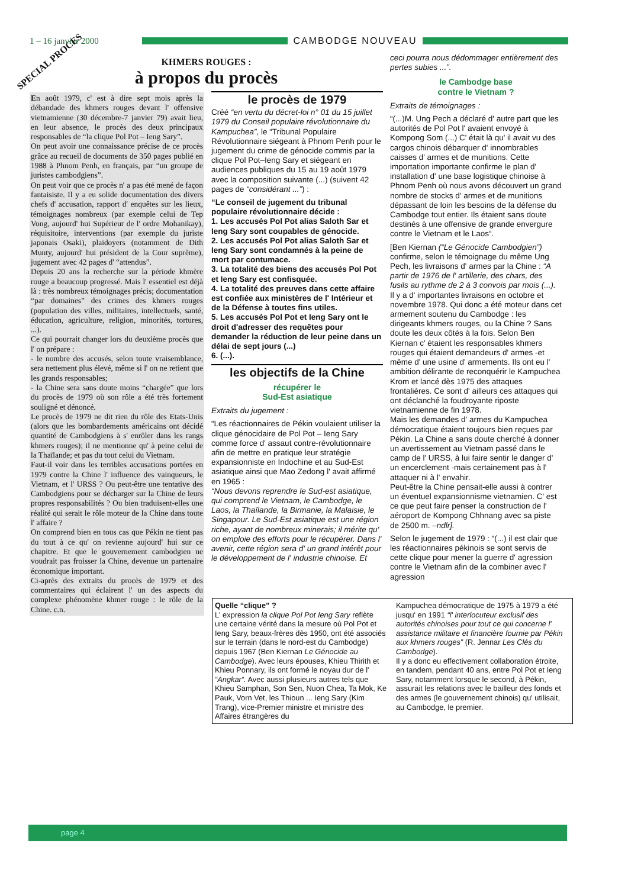1 – 16 janvier 2000 CAMBODGE NOUVEAU
SPECIAL PROCES
KHMERS ROUGES :
à propos du procès
En août 1979, c' est à dire sept mois après la débandade des khmers rouges devant l' offensive vietnamienne (30 décembre-7 janvier 79) avait lieu, en leur absence, le procès des deux principaux responsables de “la clique Pol Pot – Ieng Sary”.
On peut avoir une connaissance précise de ce procès grâce au recueil de documents de 350 pages publié en 1988 à Phnom Penh, en français, par “un groupe de juristes cambodgiens”.
On peut voir que ce procès n' a pas été mené de façon fantaisiste. Il y a eu solide documentation des divers chefs d' accusation, rapport d' enquêtes sur les lieux, témoignages nombreux (par exemple celui de Tep Vong, aujourd' hui Supérieur de l' ordre Mohanikay), réquisitoire, interventions (par exemple du juriste japonais Osaki), plaidoyers (notamment de Dith Munty, aujourd' hui président de la Cour suprême), jugement avec 42 pages d' “attendus”.
Depuis 20 ans la recherche sur la période khmère rouge a beaucoup progressé. Mais l' essentiel est déjà là : très nombreux témoignages précis; documentation “par domaines” des crimes des khmers rouges (population des villes, militaires, intellectuels, santé, éducation, agriculture, religion, minorités, tortures, ...).
Ce qui pourrait changer lors du deuxième procès que l' on prépare :
- le nombre des accusés, selon toute vraisemblance, sera nettement plus élevé, même si l' on ne retient que les grands responsables;
- la Chine sera sans doute moins “chargée” que lors du procès de 1979 où son rôle a été très fortement souligné et dénoncé.
Le procès de 1979 ne dit rien du rôle des Etats-Unis (alors que les bombardements américains ont décidé quantité de Cambodgiens à s' enrôler dans les rangs khmers rouges); il ne mentionne qu' à peine celui de la Thaïlande; et pas du tout celui du Vietnam.
Faut-il voir dans les terribles accusations portées en 1979 contre la Chine l' influence des vainqueurs, le Vietnam, et l' URSS ? Ou peut-être une tentative des Cambodgiens pour se décharger sur la Chine de leurs propres responsabilités ? Ou bien traduisent-elles une réalité qui serait le rôle moteur de la Chine dans toute l' affaire ?
On comprend bien en tous cas que Pékin ne tient pas du tout à ce qu' on revienne aujourd' hui sur ce chapitre. Et que le gouvernement cambodgien ne voudrait pas froisser la Chine, devenue un partenaire économique important.
Ci-après des extraits du procès de 1979 et des commentaires qui éclairent l' un des aspects du complexe phénomène khmer rouge : le rôle de la Chine. c.n.
le procès de 1979
Créé “en vertu du décret-loi n° 01 du 15 juillet 1979 du Conseil populaire révolutionnaire du Kampuchea”, le “Tribunal Populaire Révolutionnaire siégeant à Phnom Penh pour le jugement du crime de génocide commis par la clique Pol Pot–Ieng Sary et siégeant en audiences publiques du 15 au 19 août 1979 avec la composition suivante (...) (suivent 42 pages de “considérant ...”) :
“Le conseil de jugement du tribunal populaire révolutionnaire décide :
1. Les accusés Pol Pot alias Saloth Sar et Ieng Sary sont coupables de génocide.
2. Les accusés Pol Pot alias Saloth Sar et Ieng Sary sont condamnés à la peine de mort par contumace.
3. La totalité des biens des accusés Pol Pot et Ieng Sary est confisquée.
4. La totalité des preuves dans cette affaire est confiée aux ministères de l' Intérieur et de la Défense à toutes fins utiles.
5. Les accusés Pol Pot et Ieng Sary ont le droit d'adresser des requêtes pour demander la réduction de leur peine dans un délai de sept jours (...)
6. (...).
les objectifs de la Chine
récupérer le
Sud-Est asiatique
Extraits du jugement :
“Les réactionnaires de Pékin voulaient utiliser la clique génocidaire de Pol Pot – Ieng Sary comme force d' assaut contre-révolutionnaire afin de mettre en pratique leur stratégie expansionniste en Indochine et au Sud-Est asiatique ainsi que Mao Zedong l' avait affirmé en 1965 :
“Nous devons reprendre le Sud-est asiatique, qui comprend le Vietnam, le Cambodge, le Laos, la Thaïlande, la Birmanie, la Malaisie, le Singapour. Le Sud-Est asiatique est une région riche, ayant de nombreux minerais; il mérite qu' on emploie des efforts pour le récupérer. Dans l' avenir, cette région sera d' un grand intérêt pour le développement de l' industrie chinoise. Et
ceci pourra nous dédommager entièrement des pertes subies ...”.
le Cambodge base
contre le Vietnam ?
Extraits de témoignages :
“(...)M. Ung Pech a déclaré d' autre part que les autorités de Pol Pot l' avaient envoyé à Kompong Som (...) C' était là qu' il avait vu des cargos chinois débarquer d' innombrables caisses d' armes et de munitions. Cette importation importante confirme le plan d' installation d' une base logistique chinoise à Phnom Penh où nous avons découvert un grand nombre de stocks d' armes et de munitions dépassant de loin les besoins de la défense du Cambodge tout entier. Ils étaient sans doute destinés à une offensive de grande envergure contre le Vietnam et le Laos“.
[Ben Kiernan (“Le Génocide Cambodgien”) confirme, selon le témoignage du même Ung Pech, les livraisons d' armes par la Chine : “A partir de 1976 de l' artillerie, des chars, des fusils au rythme de 2 à 3 convois par mois (...). Il y a d' importantes livraisons en octobre et novembre 1978. Qui donc a été moteur dans cet armement soutenu du Cambodge : les dirigeants khmers rouges, ou la Chine ? Sans doute les deux côtés à la fois. Selon Ben Kiernan c' étaient les responsables khmers rouges qui étaient demandeurs d' armes -et même d' une usine d' armements. Ils ont eu l' ambition délirante de reconquérir le Kampuchea Krom et lancé dès 1975 des attaques frontalières. Ce sont d' ailleurs ces attaques qui ont déclanché la foudroyante riposte vietnamienne de fin 1978.
Mais les demandes d' armes du Kampuchea démocratique étaient toujours bien reçues par Pékin. La Chine a sans doute cherché à donner un avertissement au Vietnam passé dans le camp de l' URSS, à lui faire sentir le danger d' un encerclement -mais certainement pas à l' attaquer ni à l' envahir.
Peut-être la Chine pensait-elle aussi à contrer un éventuel expansionnisme vietnamien. C' est ce que peut faire penser la construction de l' aéroport de Kompong Chhnang avec sa piste de 2500 m. –ndlr].
Selon le jugement de 1979 : “(...) il est clair que les réactionnaires pékinois se sont servis de cette clique pour mener la guerre d' agression contre le Vietnam afin de la combiner avec l' agression
Quelle “clique” ?
L' expression la clique Pol Pot Ieng Sary reflète une certaine vérité dans la mesure où Pol Pot et Ieng Sary, beaux-frères dès 1950, ont été associés sur le terrain (dans le nord-est du Cambodge) depuis 1967 (Ben Kiernan Le Génocide au Cambodge). Avec leurs épouses, Khieu Thirith et Khieu Ponnary, ils ont formé le noyau dur de l' “Angkar“. Avec aussi plusieurs autres tels que Khieu Samphan, Son Sen, Nuon Chea, Ta Mok, Ke Pauk, Vorn Vet, les Thioun ... Ieng Sary (Kim Trang), vice-Premier ministre et ministre des Affaires étrangères du
Kampuchea démocratique de 1975 à 1979 a été jusqu' en 1991 “l' interlocuteur exclusif des autorités chinoises pour tout ce qui concerne l' assistance militaire et financière fournie par Pékin aux khmers rouges” (R. Jennar Les Clés du Cambodge).
Il y a donc eu effectivement collaboration étroite, en tandem, pendant 40 ans, entre Pol Pot et Ieng Sary, notamment lorsque le second, à Pékin, assurait les relations avec le bailleur des fonds et des armes (le gouvernement chinois) qu' utilisait, au Cambodge, le premier.
page 4